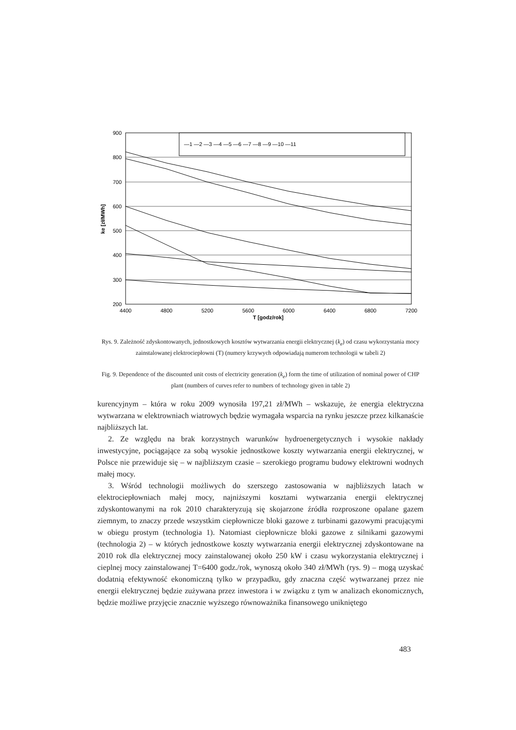900
800
700
600
500
400
300
200
4400
4800
5200
5600
6000
6400
6800
7200
T [godz/rok]
ke [zł/MWh]
—1 —2 —3 —4 —5 —6 —7 —8 —9 —10 —11
Rys. 9. Zależność zdyskontowanych, jednostkowych kosztów wytwarzania energii elektrycznej (k<sub>e</sub>) od czasu wykorzystania mocy zainstalowanej elektrociepłowni (T) (numery krzywych odpowiadają numerom technologii w tabeli 2)
Fig. 9. Dependence of the discounted unit costs of electricity generation (k<sub>e</sub>) form the time of utilization of nominal power of CHP plant (numbers of curves refer to numbers of technology given in table 2)
kurencyjnym – która w roku 2009 wynosiła 197,21 zł/MWh – wskazuje, że energia elektryczna wytwarzana w elektrowniach wiatrowych będzie wymagała wsparcia na rynku jeszcze przez kilkanaście najbliższych lat.
2. Ze względu na brak korzystnych warunków hydroenergetycznych i wysokie nakłady inwestycyjne, pociągające za sobą wysokie jednostkowe koszty wytwarzania energii elektrycznej, w Polsce nie przewiduje się – w najbliższym czasie – szerokiego programu budowy elektrowni wodnych małej mocy.
3. Wśród technologii możliwych do szerszego zastosowania w najbliższych latach w elektrociepłowniach małej mocy, najniższymi kosztami wytwarzania energii elektrycznej zdyskontowanymi na rok 2010 charakteryzują się skojarzone źródła rozproszone opalane gazem ziemnym, to znaczy przede wszystkim ciepłownicze bloki gazowe z turbinami gazowymi pracującymi w obiegu prostym (technologia 1). Natomiast ciepłownicze bloki gazowe z silnikami gazowymi (technologia 2) – w których jednostkowe koszty wytwarzania energii elektrycznej zdyskontowane na 2010 rok dla elektrycznej mocy zainstalowanej około 250 kW i czasu wykorzystania elektrycznej i cieplnej mocy zainstalowanej T=6400 godz./rok, wynoszą około 340 zł/MWh (rys. 9) – mogą uzyskać dodatnią efektywność ekonomiczną tylko w przypadku, gdy znaczna część wytwarzanej przez nie energii elektrycznej będzie zużywana przez inwestora i w związku z tym w analizach ekonomicznych, będzie możliwe przyjęcie znacznie wyższego równoważnika finansowego unikniętego
483